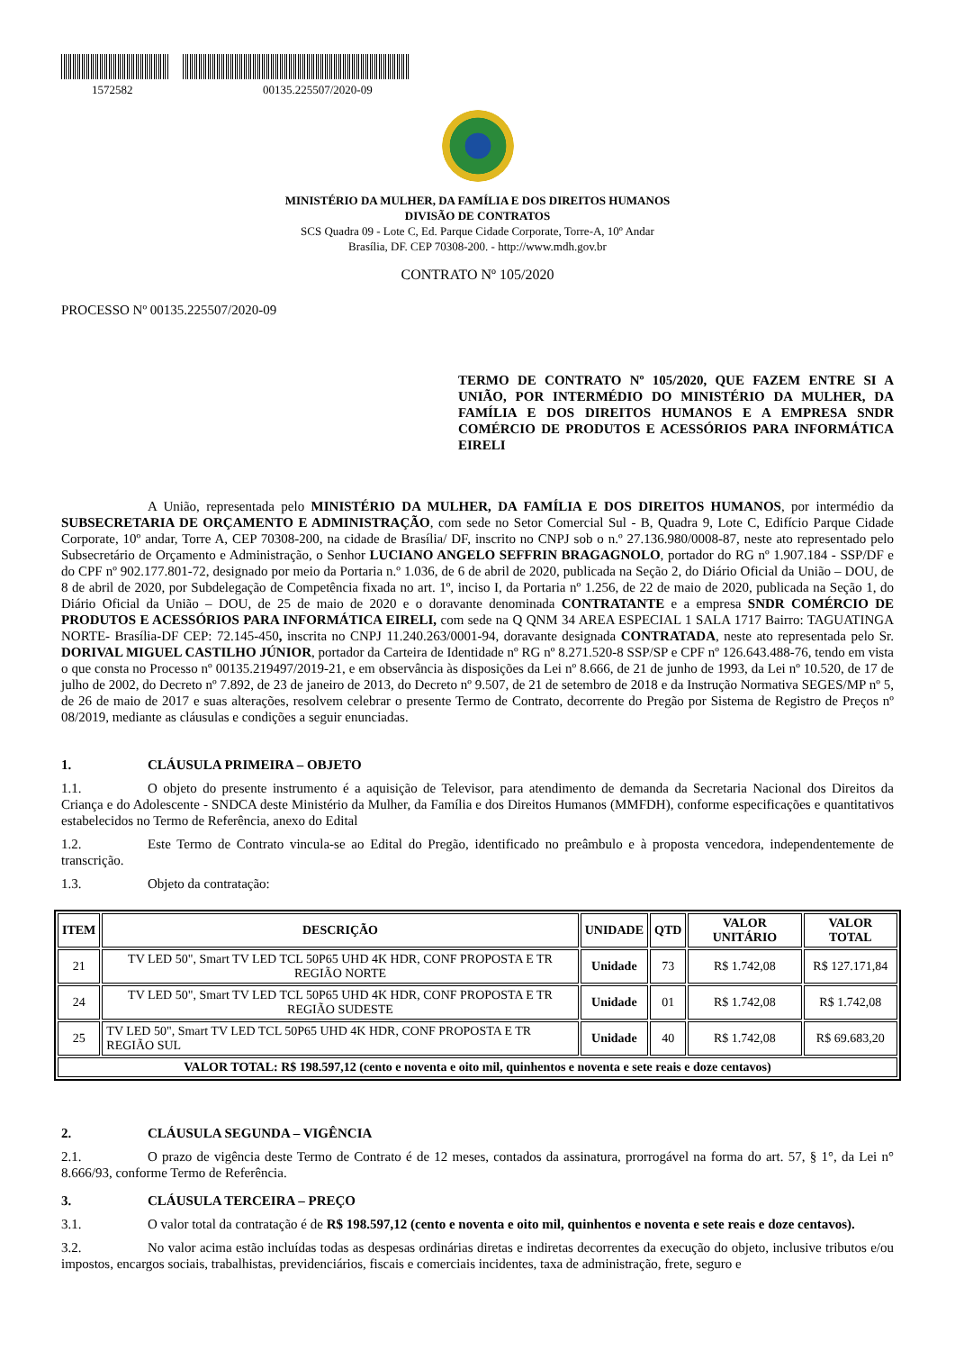1572582 00135.225507/2020-09
MINISTÉRIO DA MULHER, DA FAMÍLIA E DOS DIREITOS HUMANOS
DIVISÃO DE CONTRATOS
SCS Quadra 09 - Lote C, Ed. Parque Cidade Corporate, Torre-A, 10º Andar
Brasília, DF. CEP 70308-200. - http://www.mdh.gov.br
CONTRATO Nº 105/2020
PROCESSO Nº 00135.225507/2020-09
TERMO DE CONTRATO Nº 105/2020, QUE FAZEM ENTRE SI A UNIÃO, POR INTERMÉDIO DO MINISTÉRIO DA MULHER, DA FAMÍLIA E DOS DIREITOS HUMANOS E A EMPRESA SNDR COMÉRCIO DE PRODUTOS E ACESSÓRIOS PARA INFORMÁTICA EIRELI
A União, representada pelo MINISTÉRIO DA MULHER, DA FAMÍLIA E DOS DIREITOS HUMANOS, por intermédio da SUBSECRETARIA DE ORÇAMENTO E ADMINISTRAÇÃO, com sede no Setor Comercial Sul - B, Quadra 9, Lote C, Edifício Parque Cidade Corporate, 10º andar, Torre A, CEP 70308-200, na cidade de Brasília/ DF, inscrito no CNPJ sob o n.º 27.136.980/0008-87, neste ato representado pelo Subsecretário de Orçamento e Administração, o Senhor LUCIANO ANGELO SEFFRIN BRAGAGNOLO, portador do RG nº 1.907.184 - SSP/DF e do CPF nº 902.177.801-72, designado por meio da Portaria n.º 1.036, de 6 de abril de 2020, publicada na Seção 2, do Diário Oficial da União – DOU, de 8 de abril de 2020, por Subdelegação de Competência fixada no art. 1º, inciso I, da Portaria nº 1.256, de 22 de maio de 2020, publicada na Seção 1, do Diário Oficial da União – DOU, de 25 de maio de 2020 e o doravante denominada CONTRATANTE e a empresa SNDR COMÉRCIO DE PRODUTOS E ACESSÓRIOS PARA INFORMÁTICA EIRELI, com sede na Q QNM 34 AREA ESPECIAL 1 SALA 1717 Bairro: TAGUATINGA NORTE- Brasília-DF CEP: 72.145-450, inscrita no CNPJ 11.240.263/0001-94, doravante designada CONTRATADA, neste ato representada pelo Sr. DORIVAL MIGUEL CASTILHO JÚNIOR, portador da Carteira de Identidade nº RG nº 8.271.520-8 SSP/SP e CPF nº 126.643.488-76, tendo em vista o que consta no Processo nº 00135.219497/2019-21, e em observância às disposições da Lei nº 8.666, de 21 de junho de 1993, da Lei nº 10.520, de 17 de julho de 2002, do Decreto nº 7.892, de 23 de janeiro de 2013, do Decreto nº 9.507, de 21 de setembro de 2018 e da Instrução Normativa SEGES/MP nº 5, de 26 de maio de 2017 e suas alterações, resolvem celebrar o presente Termo de Contrato, decorrente do Pregão por Sistema de Registro de Preços nº 08/2019, mediante as cláusulas e condições a seguir enunciadas.
1. CLÁUSULA PRIMEIRA – OBJETO
1.1. O objeto do presente instrumento é a aquisição de Televisor, para atendimento de demanda da Secretaria Nacional dos Direitos da Criança e do Adolescente - SNDCA deste Ministério da Mulher, da Família e dos Direitos Humanos (MMFDH), conforme especificações e quantitativos estabelecidos no Termo de Referência, anexo do Edital
1.2. Este Termo de Contrato vincula-se ao Edital do Pregão, identificado no preâmbulo e à proposta vencedora, independentemente de transcrição.
1.3. Objeto da contratação:
| ITEM | DESCRIÇÃO | UNIDADE | QTD | VALOR UNITÁRIO | VALOR TOTAL |
| --- | --- | --- | --- | --- | --- |
| 21 | TV LED 50", Smart TV LED TCL 50P65 UHD 4K HDR, CONF PROPOSTA E TR REGIÃO NORTE | Unidade | 73 | R$ 1.742,08 | R$ 127.171,84 |
| 24 | TV LED 50", Smart TV LED TCL 50P65 UHD 4K HDR, CONF PROPOSTA E TR REGIÃO SUDESTE | Unidade | 01 | R$ 1.742,08 | R$ 1.742,08 |
| 25 | TV LED 50", Smart TV LED TCL 50P65 UHD 4K HDR, CONF PROPOSTA E TR REGIÃO SUL | Unidade | 40 | R$ 1.742,08 | R$ 69.683,20 |
| VALOR TOTAL: R$ 198.597,12 (cento e noventa e oito mil, quinhentos e noventa e sete reais e doze centavos) | | | | | |
2. CLÁUSULA SEGUNDA – VIGÊNCIA
2.1. O prazo de vigência deste Termo de Contrato é de 12 meses, contados da assinatura, prorrogável na forma do art. 57, § 1°, da Lei n° 8.666/93, conforme Termo de Referência.
3. CLÁUSULA TERCEIRA – PREÇO
3.1. O valor total da contratação é de R$ 198.597,12 (cento e noventa e oito mil, quinhentos e noventa e sete reais e doze centavos).
3.2. No valor acima estão incluídas todas as despesas ordinárias diretas e indiretas decorrentes da execução do objeto, inclusive tributos e/ou impostos, encargos sociais, trabalhistas, previdenciários, fiscais e comerciais incidentes, taxa de administração, frete, seguro e